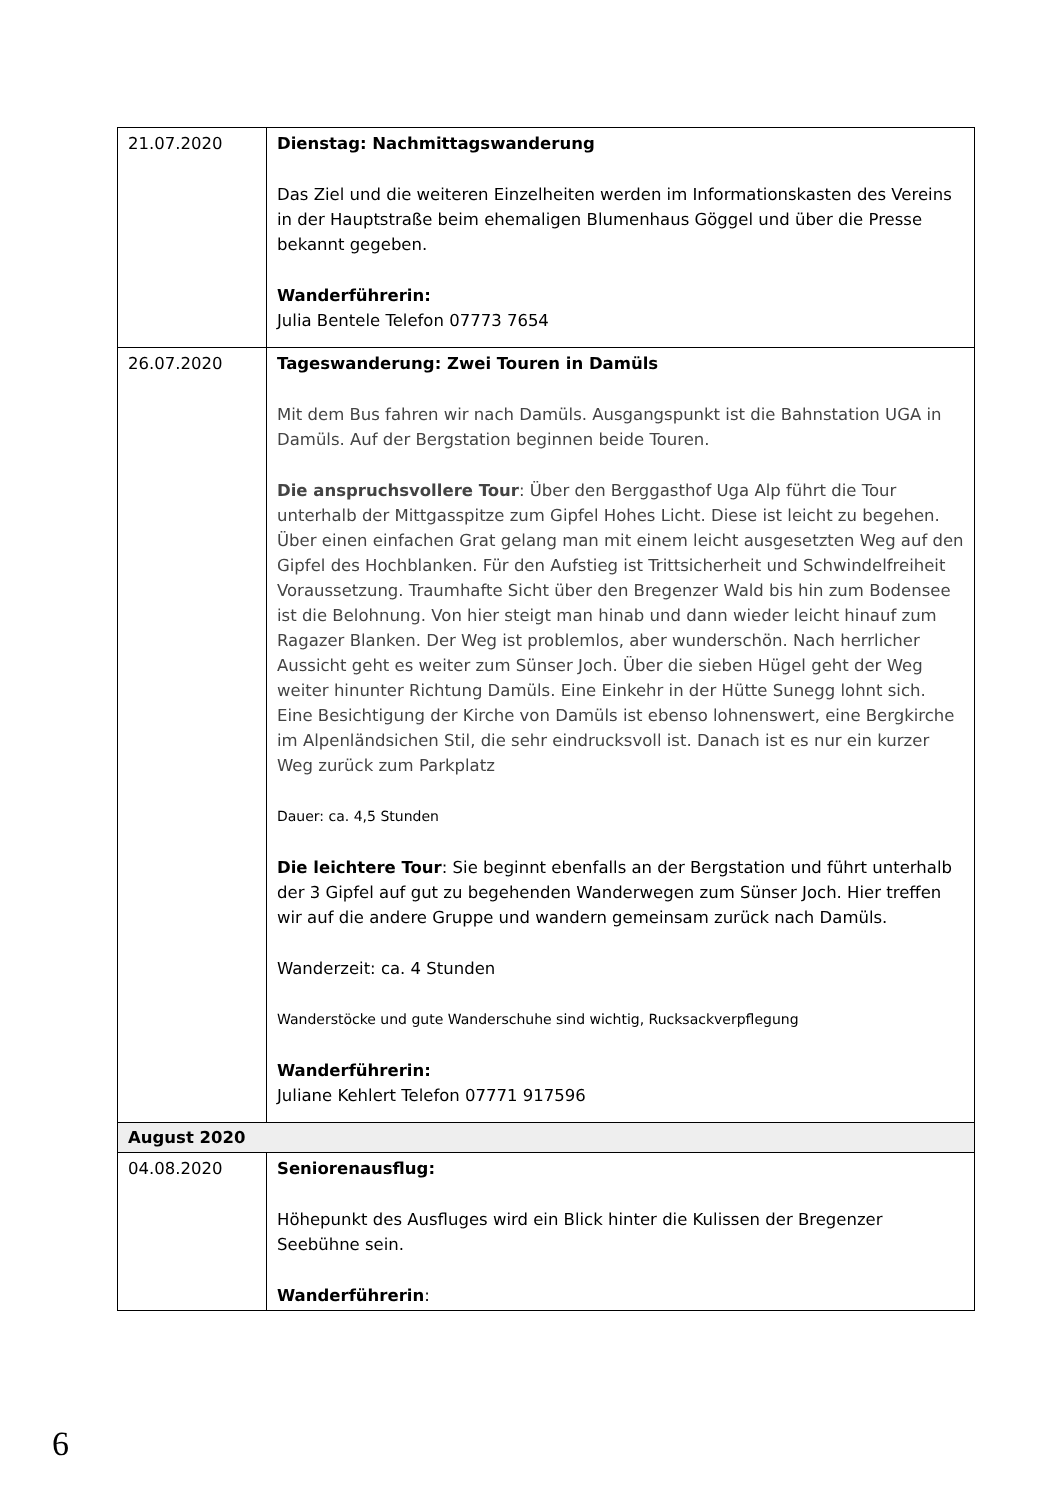| 21.07.2020 | Dienstag: Nachmittagswanderung Das Ziel und die weiteren Einzelheiten werden im Informationskasten des Vereins in der Hauptstraße beim ehemaligen Blumenhaus Göggel und über die Presse bekannt gegeben. Wanderführerin: Julia Bentele Telefon 07773 7654 |
| 26.07.2020 | Tageswanderung: Zwei Touren in Damüls Mit dem Bus fahren wir nach Damüls. Ausgangspunkt ist die Bahnstation UGA in Damüls. Auf der Bergstation beginnen beide Touren. Die anspruchsvollere Tour : Über den Berggasthof Uga Alp führt die Tour unterhalb der Mittgasspitze zum Gipfel Hohes Licht. Diese ist leicht zu begehen. Über einen einfachen Grat gelang man mit einem leicht ausgesetzten Weg auf den Gipfel des Hochblanken. Für den Aufstieg ist Trittsicherheit und Schwindelfreiheit Voraussetzung. Traumhafte Sicht über den Bregenzer Wald bis hin zum Bodensee ist die Belohnung. Von hier steigt man hinab und dann wieder leicht hinauf zum Ragazer Blanken. Der Weg ist problemlos, aber wunderschön. Nach herrlicher Aussicht geht es weiter zum Sünser Joch. Über die sieben Hügel geht der Weg weiter hinunter Richtung Damüls. Eine Einkehr in der Hütte Sunegg lohnt sich. Eine Besichtigung der Kirche von Damüls ist ebenso lohnenswert, eine Bergkirche im Alpenländsichen Stil, die sehr eindrucksvoll ist. Danach ist es nur ein kurzer Weg zurück zum Parkplatz Dauer: ca. 4,5 Stunden Die leichtere Tour : Sie beginnt ebenfalls an der Bergstation und führt unterhalb der 3 Gipfel auf gut zu begehenden Wanderwegen zum Sünser Joch. Hier treffen wir auf die andere Gruppe und wandern gemeinsam zurück nach Damüls. Wanderzeit: ca. 4 Stunden Wanderstöcke und gute Wanderschuhe sind wichtig, Rucksackverpflegung Wanderführerin: Juliane Kehlert Telefon 07771 917596 |
| August 2020 | |
| 04.08.2020 | Seniorenausflug: Höhepunkt des Ausfluges wird ein Blick hinter die Kulissen der Bregenzer Seebühne sein. Wanderführerin : |
6